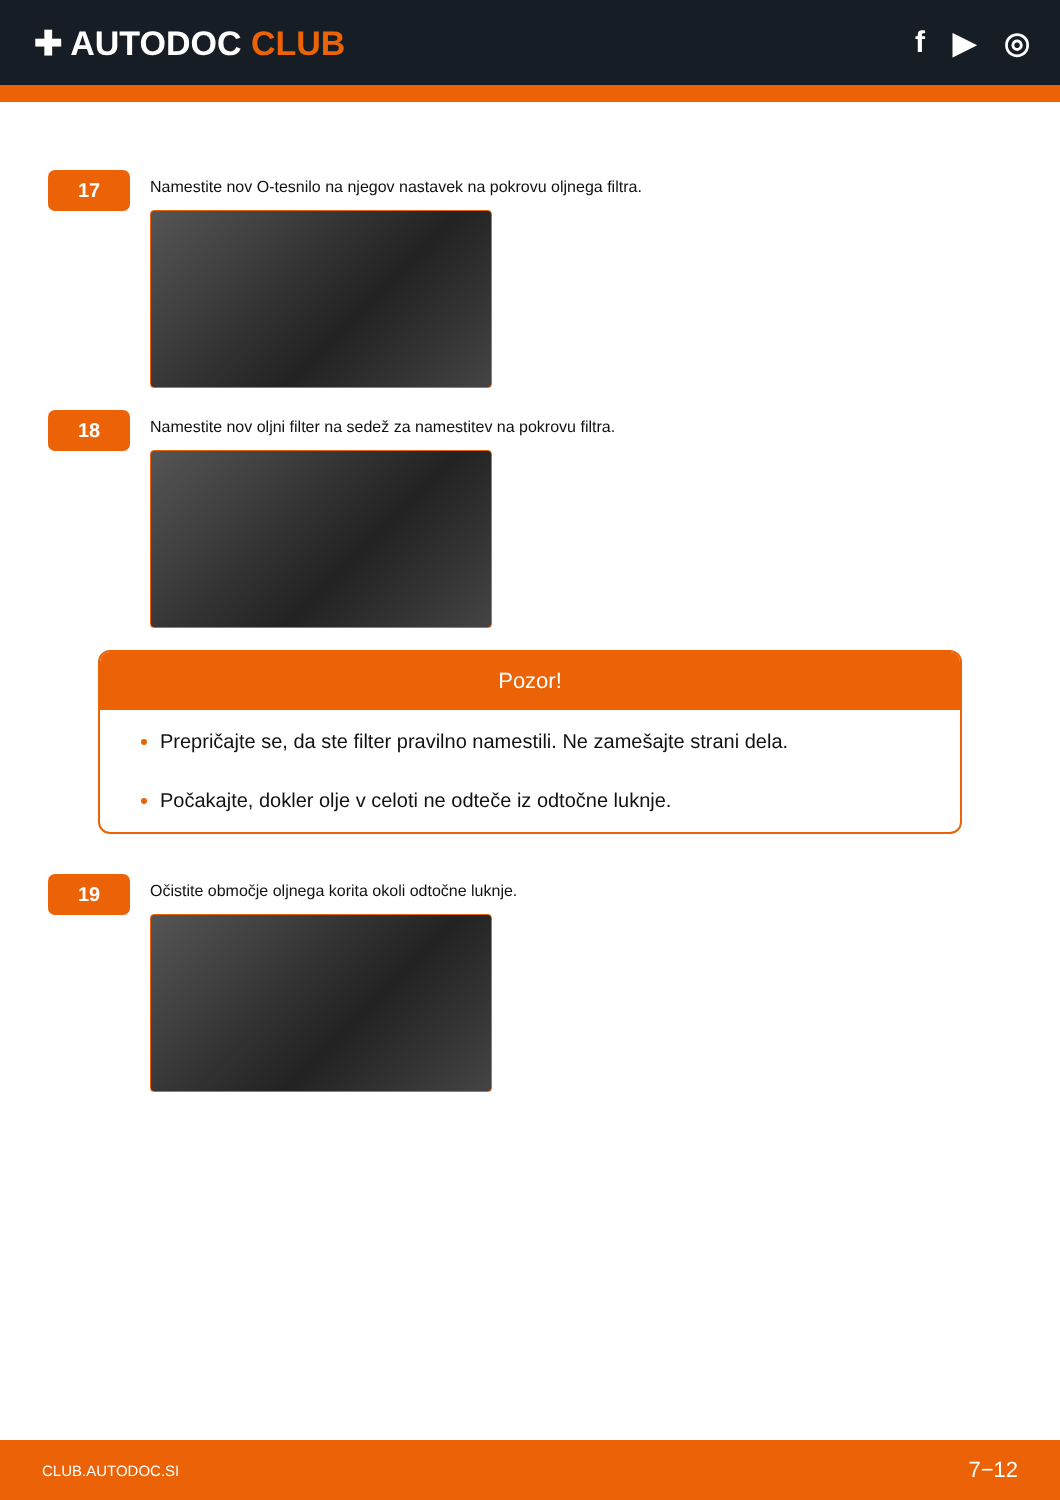✚ AUTODOC CLUB f ▶ ◎
17
Namestite nov O-tesnilo na njegov nastavek na pokrovu oljnega filtra.
18
Namestite nov oljni filter na sedež za namestitev na pokrovu filtra.
Pozor!
Prepričajte se, da ste filter pravilno namestili. Ne zamešajte strani dela.
Počakajte, dokler olje v celoti ne odteče iz odtočne luknje.
19
Očistite območje oljnega korita okoli odtočne luknje.
CLUB.AUTODOC.SI 7−12